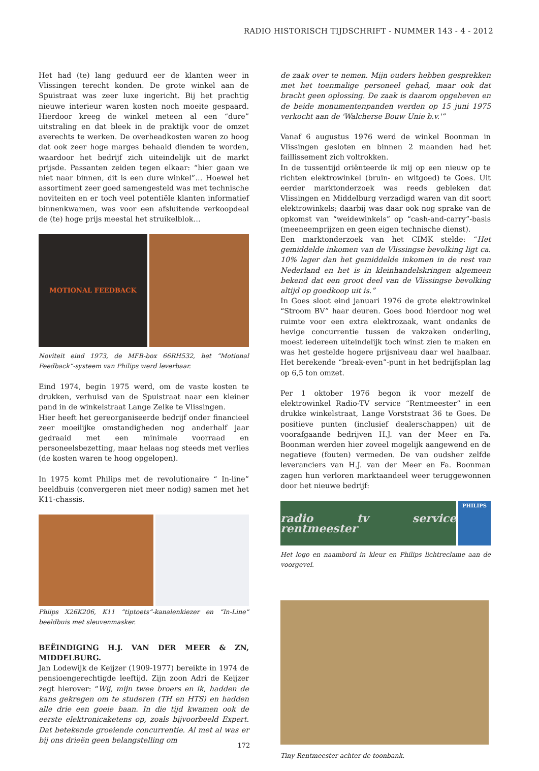RADIO HISTORISCH TIJDSCHRIFT - NUMMER 143 - 4 - 2012
Het had (te) lang geduurd eer de klanten weer in Vlissingen terecht konden. De grote winkel aan de Spuistraat was zeer luxe ingericht. Bij het prachtig nieuwe interieur waren kosten noch moeite gespaard. Hierdoor kreeg de winkel meteen al een “dure” uitstraling en dat bleek in de praktijk voor de omzet averechts te werken. De overheadkosten waren zo hoog dat ook zeer hoge marges behaald dienden te worden, waardoor het bedrijf zich uiteindelijk uit de markt prijsde. Passanten zeiden tegen elkaar: “hier gaan we niet naar binnen, dit is een dure winkel”… Hoewel het assortiment zeer goed samengesteld was met technische noviteiten en er toch veel potentiële klanten informatief binnenkwamen, was voor een afsluitende verkoopdeal de (te) hoge prijs meestal het struikelblok…
MOTIONAL FEEDBACK
Noviteit eind 1973, de MFB-box 66RH532, het “Motional Feedback”-systeem van Philips werd leverbaar.
Eind 1974, begin 1975 werd, om de vaste kosten te drukken, verhuisd van de Spuistraat naar een kleiner pand in de winkelstraat Lange Zelke te Vlissingen.
Hier heeft het gereorganiseerde bedrijf onder financieel zeer moeilijke omstandigheden nog anderhalf jaar gedraaid met een minimale voorraad en personeelsbezetting, maar helaas nog steeds met verlies (de kosten waren te hoog opgelopen).
In 1975 komt Philips met de revolutionaire “ In-line” beeldbuis (convergeren niet meer nodig) samen met het K11-chassis.
Phiips X26K206, K11 “tiptoets”-kanalenkiezer en “In-Line” beeldbuis met sleuvenmasker.
BEËINDIGING H.J. VAN DER MEER & ZN, MIDDELBURG.
Jan Lodewijk de Keijzer (1909-1977) bereikte in 1974 de pensioengerechtigde leeftijd. Zijn zoon Adri de Keijzer zegt hierover: “Wij, mijn twee broers en ik, hadden de kans gekregen om te studeren (TH en HTS) en hadden alle drie een goeie baan. In die tijd kwamen ook de eerste elektronicaketens op, zoals bijvoorbeeld Expert. Dat betekende groeiende concurrentie. Al met al was er bij ons drieën geen belangstelling om
de zaak over te nemen. Mijn ouders hebben gesprekken met het toenmalige personeel gehad, maar ook dat bracht geen oplossing. De zaak is daarom opgeheven en de beide monumentenpanden werden op 15 juni 1975 verkocht aan de 'Walcherse Bouw Unie b.v.'”
Vanaf 6 augustus 1976 werd de winkel Boonman in Vlissingen gesloten en binnen 2 maanden had het faillissement zich voltrokken.
In de tussentijd oriënteerde ik mij op een nieuw op te richten elektrowinkel (bruin- en witgoed) te Goes. Uit eerder marktonderzoek was reeds gebleken dat Vlissingen en Middelburg verzadigd waren van dit soort elektrowinkels; daarbij was daar ook nog sprake van de opkomst van “weidewinkels” op “cash-and-carry”-basis (meeneemprijzen en geen eigen technische dienst).
Een marktonderzoek van het CIMK stelde: “Het gemiddelde inkomen van de Vlissingse bevolking ligt ca. 10% lager dan het gemiddelde inkomen in de rest van Nederland en het is in kleinhandelskringen algemeen bekend dat een groot deel van de Vlissingse bevolking altijd op goedkoop uit is.”
In Goes sloot eind januari 1976 de grote elektrowinkel “Stroom BV” haar deuren. Goes bood hierdoor nog wel ruimte voor een extra elektrozaak, want ondanks de hevige concurrentie tussen de vakzaken onderling, moest iedereen uiteindelijk toch winst zien te maken en was het gestelde hogere prijsniveau daar wel haalbaar. Het berekende “break-even”-punt in het bedrijfsplan lag op 6,5 ton omzet.
Per 1 oktober 1976 begon ik voor mezelf de elektrowinkel Radio-TV service “Rentmeester” in een drukke winkelstraat, Lange Vorststraat 36 te Goes. De positieve punten (inclusief dealerschappen) uit de voorafgaande bedrijven H.J. van der Meer en Fa. Boonman werden hier zoveel mogelijk aangewend en de negatieve (fouten) vermeden. De van oudsher zelfde leveranciers van H.J. van der Meer en Fa. Boonman zagen hun verloren marktaandeel weer teruggewonnen door het nieuwe bedrijf:
radio tv service rentmeester
PHILIPS
Het logo en naambord in kleur en Philips lichtreclame aan de voorgevel.
Tiny Rentmeester achter de toonbank.
172